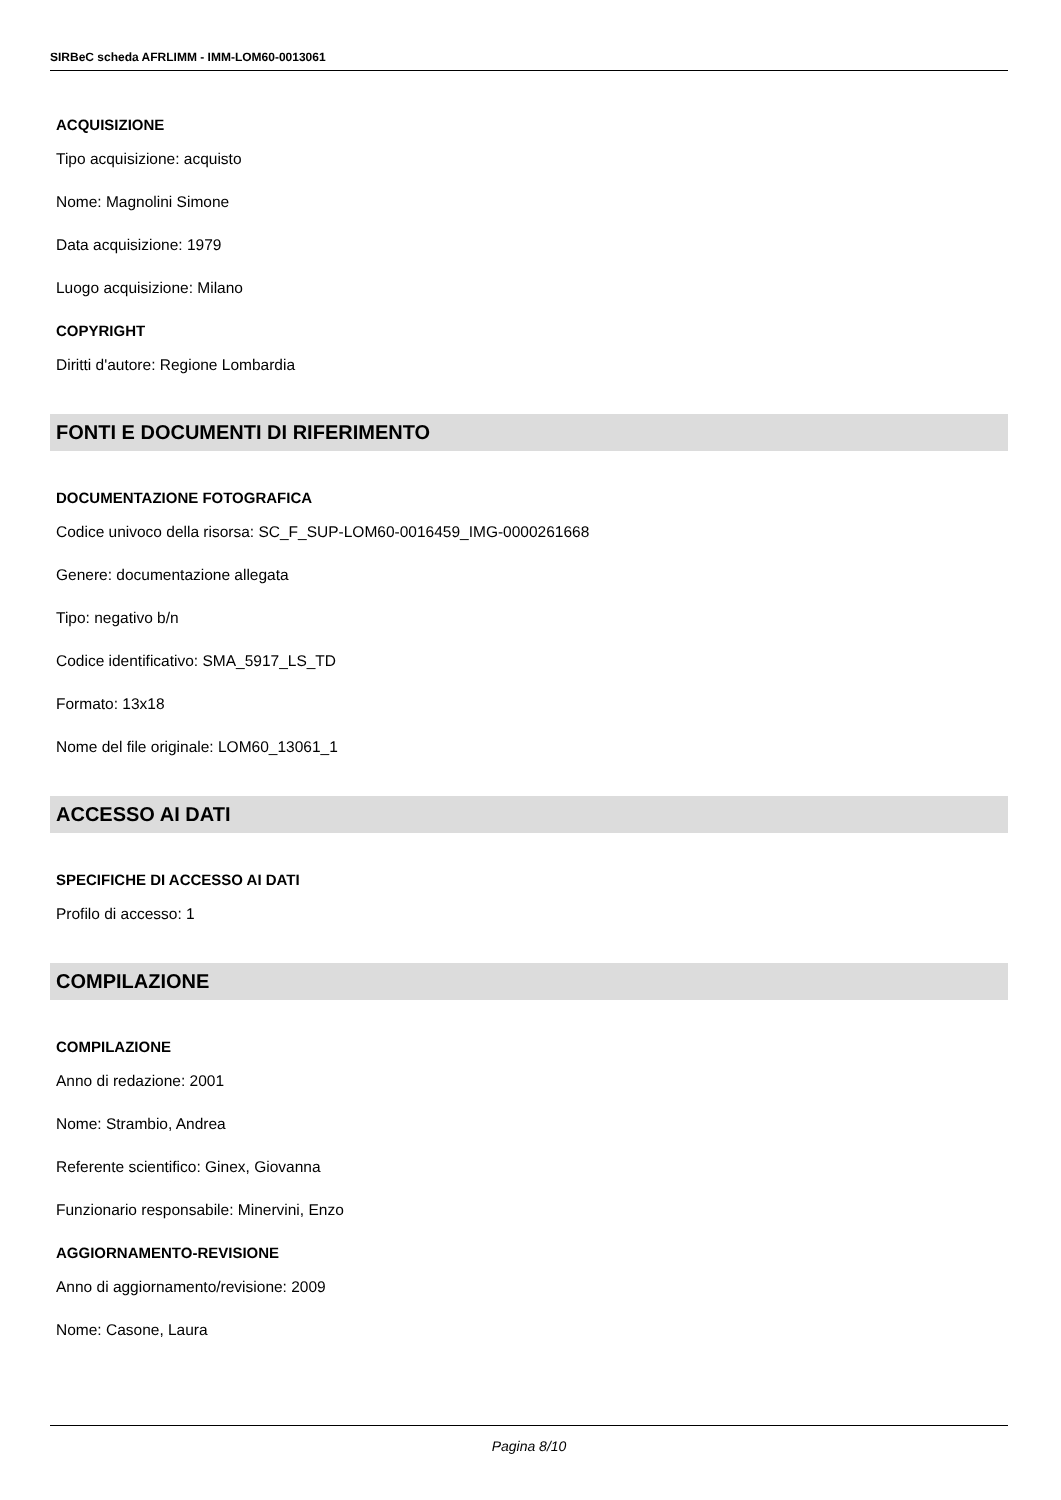SIRBeC scheda AFRLIMM - IMM-LOM60-0013061
ACQUISIZIONE
Tipo acquisizione: acquisto
Nome: Magnolini Simone
Data acquisizione: 1979
Luogo acquisizione: Milano
COPYRIGHT
Diritti d'autore: Regione Lombardia
FONTI E DOCUMENTI DI RIFERIMENTO
DOCUMENTAZIONE FOTOGRAFICA
Codice univoco della risorsa: SC_F_SUP-LOM60-0016459_IMG-0000261668
Genere: documentazione allegata
Tipo: negativo b/n
Codice identificativo: SMA_5917_LS_TD
Formato: 13x18
Nome del file originale: LOM60_13061_1
ACCESSO AI DATI
SPECIFICHE DI ACCESSO AI DATI
Profilo di accesso: 1
COMPILAZIONE
COMPILAZIONE
Anno di redazione: 2001
Nome: Strambio, Andrea
Referente scientifico: Ginex, Giovanna
Funzionario responsabile: Minervini, Enzo
AGGIORNAMENTO-REVISIONE
Anno di aggiornamento/revisione: 2009
Nome: Casone, Laura
Pagina 8/10